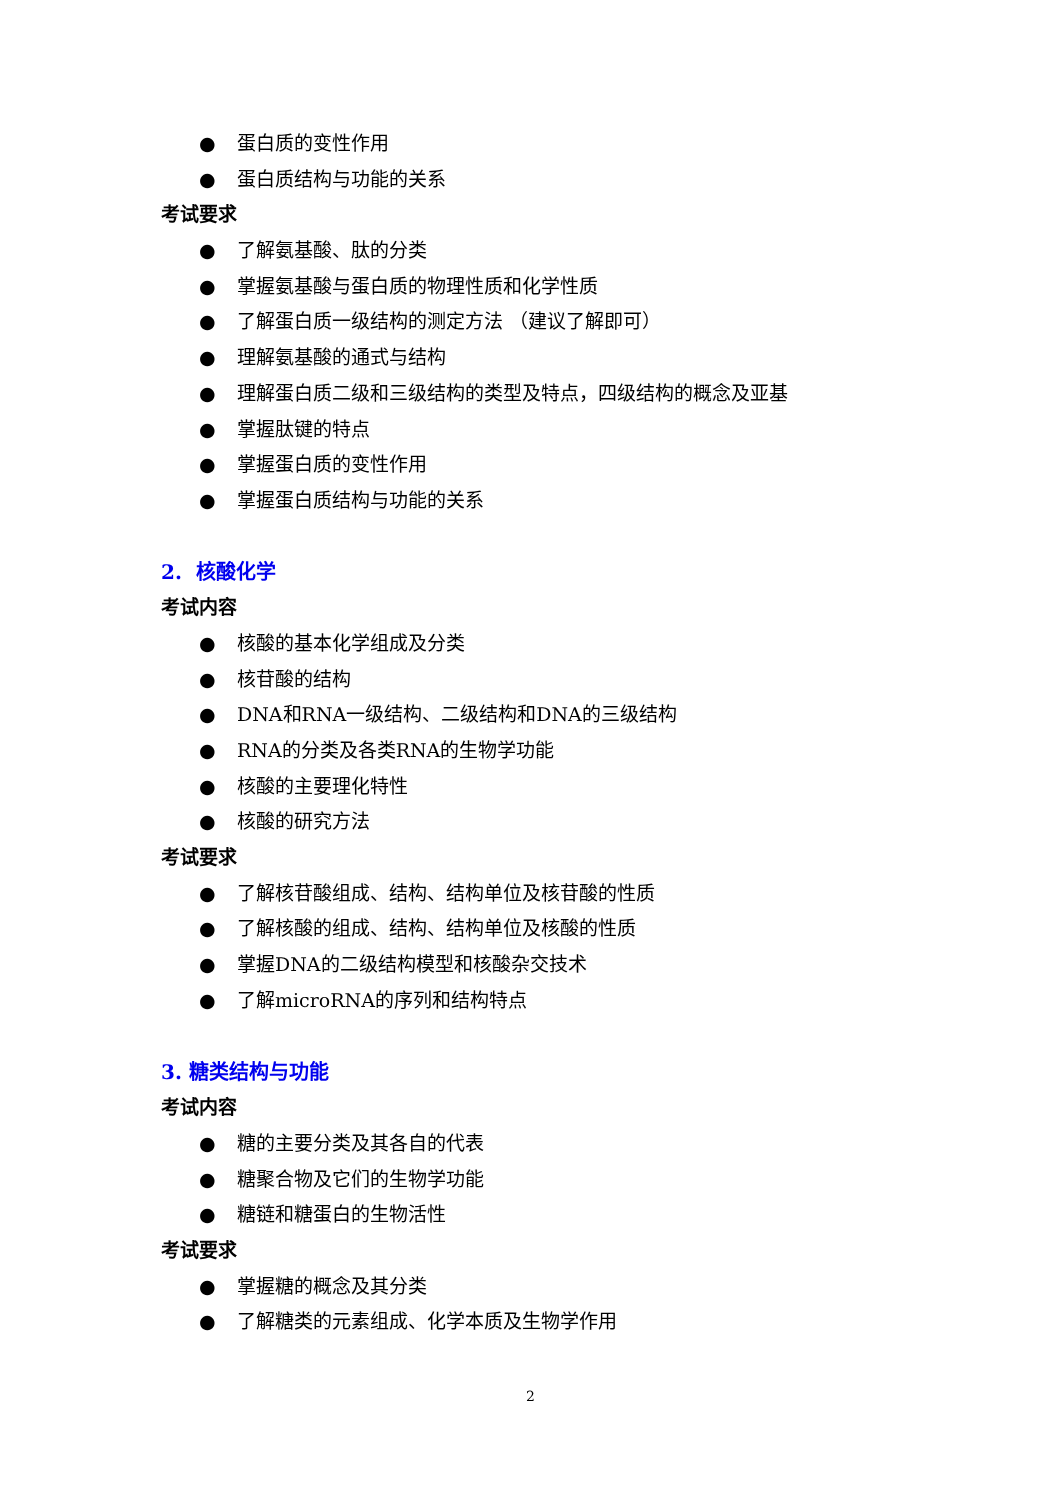● 蛋白质的变性作用
● 蛋白质结构与功能的关系
考试要求
● 了解氨基酸、肽的分类
● 掌握氨基酸与蛋白质的物理性质和化学性质
● 了解蛋白质一级结构的测定方法 （建议了解即可）
● 理解氨基酸的通式与结构
● 理解蛋白质二级和三级结构的类型及特点，四级结构的概念及亚基
● 掌握肽键的特点
● 掌握蛋白质的变性作用
● 掌握蛋白质结构与功能的关系
2. 核酸化学
考试内容
● 核酸的基本化学组成及分类
● 核苷酸的结构
● DNA和RNA一级结构、二级结构和DNA的三级结构
● RNA的分类及各类RNA的生物学功能
● 核酸的主要理化特性
● 核酸的研究方法
考试要求
● 了解核苷酸组成、结构、结构单位及核苷酸的性质
● 了解核酸的组成、结构、结构单位及核酸的性质
● 掌握DNA的二级结构模型和核酸杂交技术
● 了解microRNA的序列和结构特点
3. 糖类结构与功能
考试内容
● 糖的主要分类及其各自的代表
● 糖聚合物及它们的生物学功能
● 糖链和糖蛋白的生物活性
考试要求
● 掌握糖的概念及其分类
● 了解糖类的元素组成、化学本质及生物学作用
2